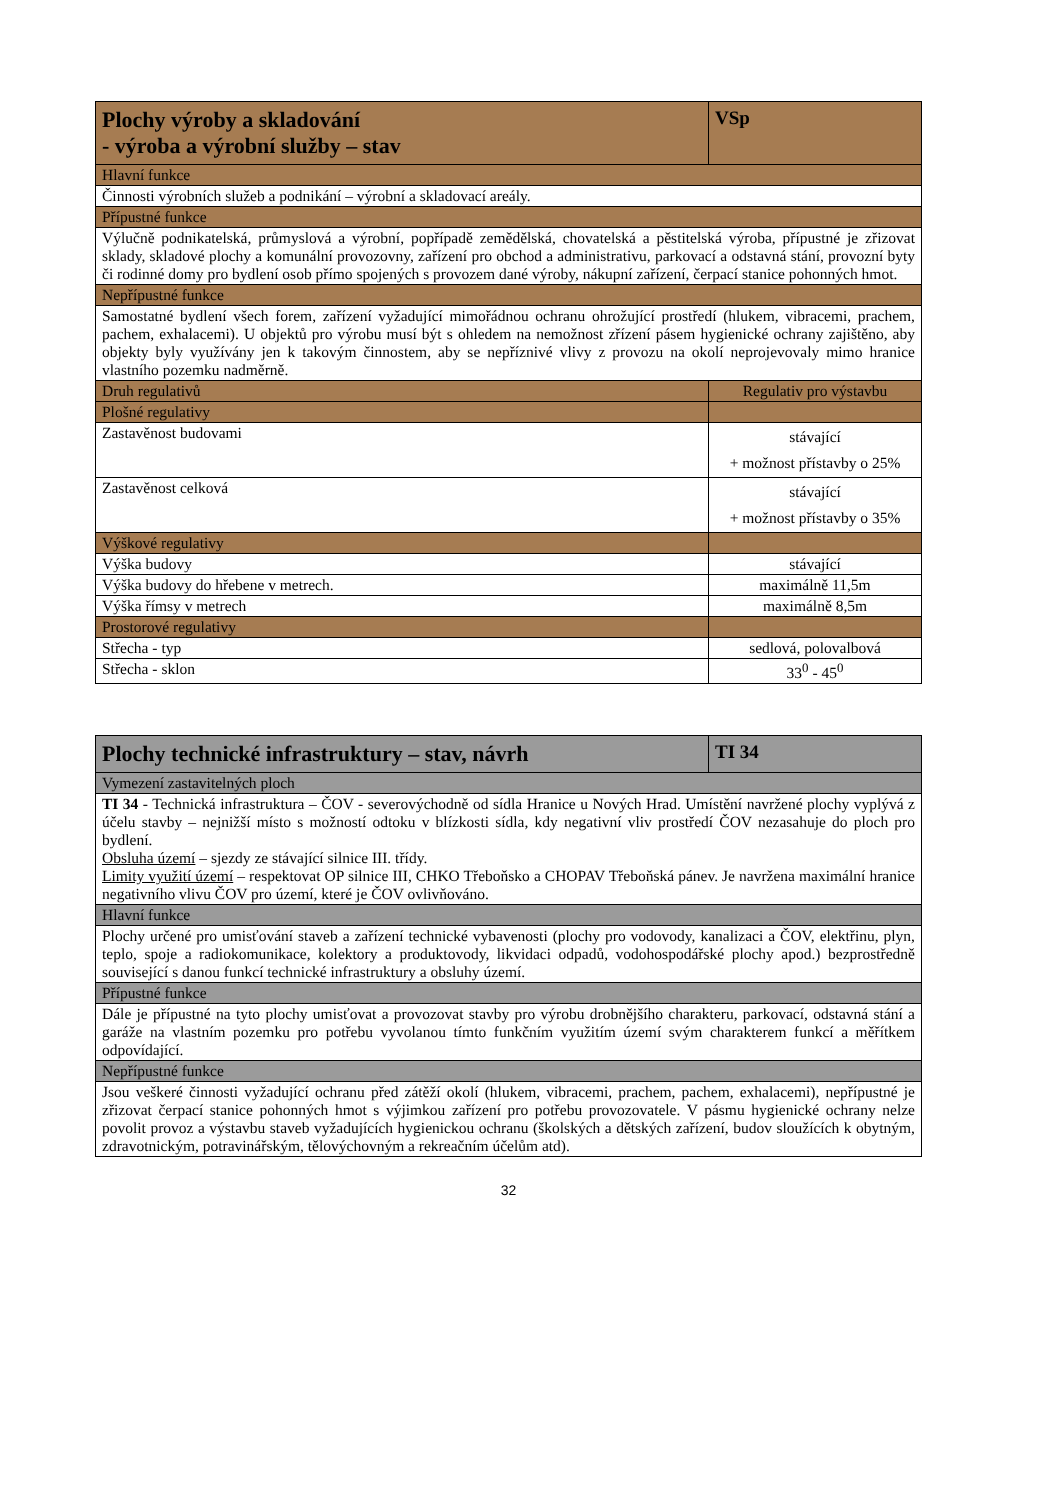| Plochy výroby a skladování - výroba a výrobní služby – stav | VSp |
| --- | --- |
| Hlavní funkce | |
| Činnosti výrobních služeb a podnikání – výrobní a skladovací areály. | |
| Přípustné funkce | |
| Výlučně podnikatelská, průmyslová a výrobní, popřípadě zemědělská, chovatelská a pěstitelská výroba, přípustné je zřizovat sklady, skladové plochy a komunální provozovny, zařízení pro obchod a administrativu, parkovací a odstavná stání, provozní byty či rodinné domy pro bydlení osob přímo spojených s provozem dané výroby, nákupní zařízení, čerpací stanice pohonných hmot. | |
| Nepřípustné funkce | |
| Samostatné bydlení všech forem, zařízení vyžadující mimořádnou ochranu ohrožující prostředí (hlukem, vibracemi, prachem, pachem, exhalacemi). U objektů pro výrobu musí být s ohledem na nemožnost zřízení pásem hygienické ochrany zajištěno, aby objekty byly využívány jen k takovým činnostem, aby se nepříznivé vlivy z provozu na okolí neprojevovaly mimo hranice vlastního pozemku nadměrně. | |
| Druh regulativů | Regulativ pro výstavbu |
| Plošné regulativy | |
| Zastavěnost budovami | stávající + možnost přístavby o 25% |
| Zastavěnost celková | stávající + možnost přístavby o 35% |
| Výškové regulativy | |
| Výška budovy | stávající |
| Výška budovy do hřebene v metrech. | maximálně 11,5m |
| Výška římsy v metrech | maximálně 8,5m |
| Prostorové regulativy | |
| Střecha - typ | sedlová, polovalbová |
| Střecha - sklon | 33<sup>0</sup> - 45<sup>0</sup> |
| Plochy technické infrastruktury – stav, návrh | TI 34 |
| --- | --- |
| Vymezení zastavitelných ploch | |
| TI 34 - Technická infrastruktura – ČOV - severovýchodně od sídla Hranice u Nových Hrad. Umístění navržené plochy vyplývá z účelu stavby – nejnižší místo s možností odtoku v blízkosti sídla, kdy negativní vliv prostředí ČOV nezasahuje do ploch pro bydlení. Obsluha území – sjezdy ze stávající silnice III. třídy. Limity využití území – respektovat OP silnice III, CHKO Třeboňsko a CHOPAV Třeboňská pánev. Je navržena maximální hranice negativního vlivu ČOV pro území, které je ČOV ovlivňováno. | |
| Hlavní funkce | |
| Plochy určené pro umisťování staveb a zařízení technické vybavenosti (plochy pro vodovody, kanalizaci a ČOV, elektřinu, plyn, teplo, spoje a radiokomunikace, kolektory a produktovody, likvidaci odpadů, vodohospodářské plochy apod.) bezprostředně související s danou funkcí technické infrastruktury a obsluhy území. | |
| Přípustné funkce | |
| Dále je přípustné na tyto plochy umisťovat a provozovat stavby pro výrobu drobnějšího charakteru, parkovací, odstavná stání a garáže na vlastním pozemku pro potřebu vyvolanou tímto funkčním využitím území svým charakterem funkcí a měřítkem odpovídající. | |
| Nepřípustné funkce | |
| Jsou veškeré činnosti vyžadující ochranu před zátěží okolí (hlukem, vibracemi, prachem, pachem, exhalacemi), nepřípustné je zřizovat čerpací stanice pohonných hmot s výjimkou zařízení pro potřebu provozovatele. V pásmu hygienické ochrany nelze povolit provoz a výstavbu staveb vyžadujících hygienickou ochranu (školských a dětských zařízení, budov sloužících k obytným, zdravotnickým, potravinářským, tělovýchovným a rekreačním účelům atd). | |
32